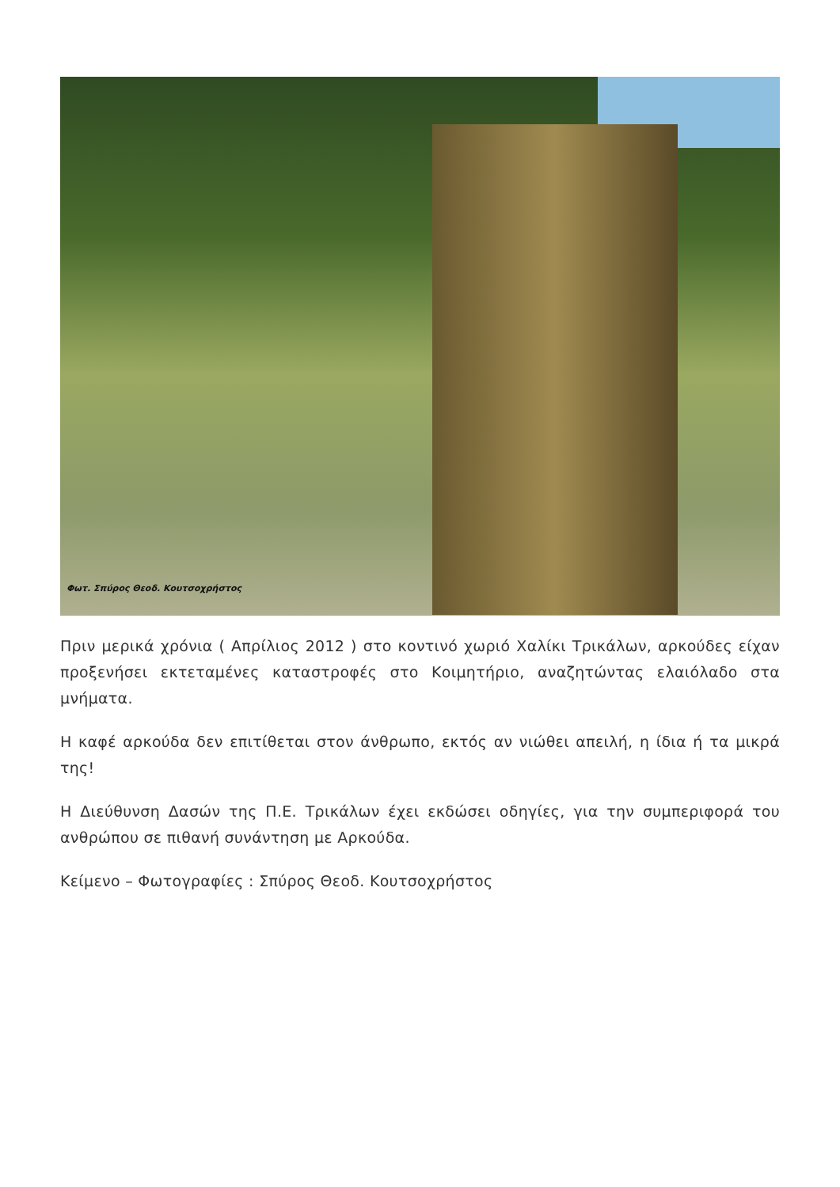Φωτ. Σπύρος Θεοδ. Κουτσοχρήστος
Πριν μερικά χρόνια ( Απρίλιος 2012 ) στο κοντινό χωριό Χαλίκι Τρικάλων, αρκούδες είχαν προξενήσει εκτεταμένες καταστροφές στο Κοιμητήριο, αναζητώντας ελαιόλαδο στα μνήματα.
Η καφέ αρκούδα δεν επιτίθεται στον άνθρωπο, εκτός αν νιώθει απειλή, η ίδια ή τα μικρά της!
Η Διεύθυνση Δασών της Π.Ε. Τρικάλων έχει εκδώσει οδηγίες, για την συμπεριφορά του ανθρώπου σε πιθανή συνάντηση με Αρκούδα.
Κείμενο – Φωτογραφίες : Σπύρος Θεοδ. Κουτσοχρήστος